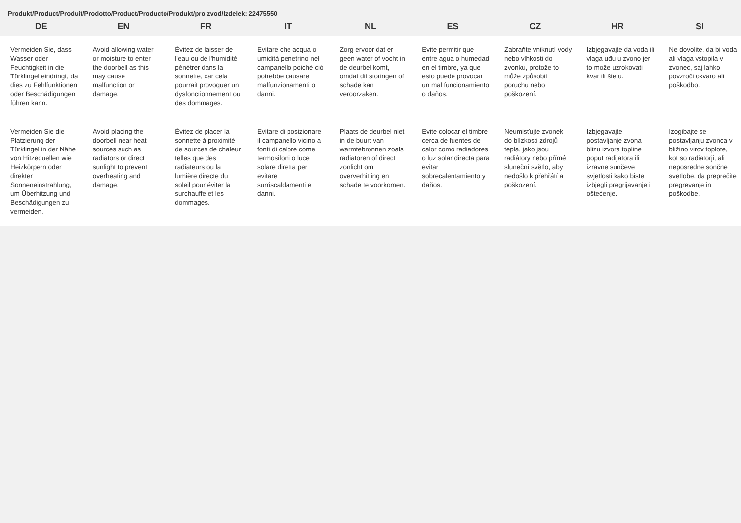Produkt/Product/Produit/Prodotto/Product/Producto/Produkt/proizvod/Izdelek: 22475550
| DE | EN | FR | IT | NL | ES | CZ | HR | SI |
| --- | --- | --- | --- | --- | --- | --- | --- | --- |
| Vermeiden Sie, dass Wasser oder Feuchtigkeit in die Türklingel eindringt, da dies zu Fehlfunktionen oder Beschädigungen führen kann. | Avoid allowing water or moisture to enter the doorbell as this may cause malfunction or damage. | Évitez de laisser de l'eau ou de l'humidité pénétrer dans la sonnette, car cela pourrait provoquer un dysfonctionnement ou des dommages. | Evitare che acqua o umidità penetrino nel campanello poiché ciò potrebbe causare malfunzionamenti o danni. | Zorg ervoor dat er geen water of vocht in de deurbel komt, omdat dit storingen of schade kan veroorzaken. | Evite permitir que entre agua o humedad en el timbre, ya que esto puede provocar un mal funcionamiento o daños. | Zabraňte vniknutí vody nebo vlhkosti do zvonku, protože to může způsobit poruchu nebo poškození. | Izbjegavajte da voda ili vlaga uđu u zvono jer to može uzrokovati kvar ili štetu. | Ne dovolite, da bi voda ali vlaga vstopila v zvonec, saj lahko povzroči okvaro ali poškodbo. |
| Vermeiden Sie die Platzierung der Türklingel in der Nähe von Hitzequellen wie Heizkörpern oder direkter Sonneneinstrahlung, um Überhitzung und Beschädigungen zu vermeiden. | Avoid placing the doorbell near heat sources such as radiators or direct sunlight to prevent overheating and damage. | Évitez de placer la sonnette à proximité de sources de chaleur telles que des radiateurs ou la lumière directe du soleil pour éviter la surchauffe et les dommages. | Evitare di posizionare il campanello vicino a fonti di calore come termosifoni o luce solare diretta per evitare surriscaldamenti e danni. | Plaats de deurbel niet in de buurt van warmtebronnen zoals radiatoren of direct zonlicht om oververhitting en schade te voorkomen. | Evite colocar el timbre cerca de fuentes de calor como radiadores o luz solar directa para evitar sobrecalentamiento y daños. | Neumisťujte zvonek do blízkosti zdrojů tepla, jako jsou radiátory nebo přímé sluneční světlo, aby nedošlo k přehřátí a poškození. | Izbjegavajte postavljanje zvona blizu izvora topline poput radijatora ili izravne sunčeve svjetlosti kako biste izbjegli pregrijavanje i oštećenje. | Izogibajte se postavljanju zvonca v bližino virov toplote, kot so radiatorji, ali neposredne sončne svetlobe, da preprečite pregrevanje in poškodbe. |